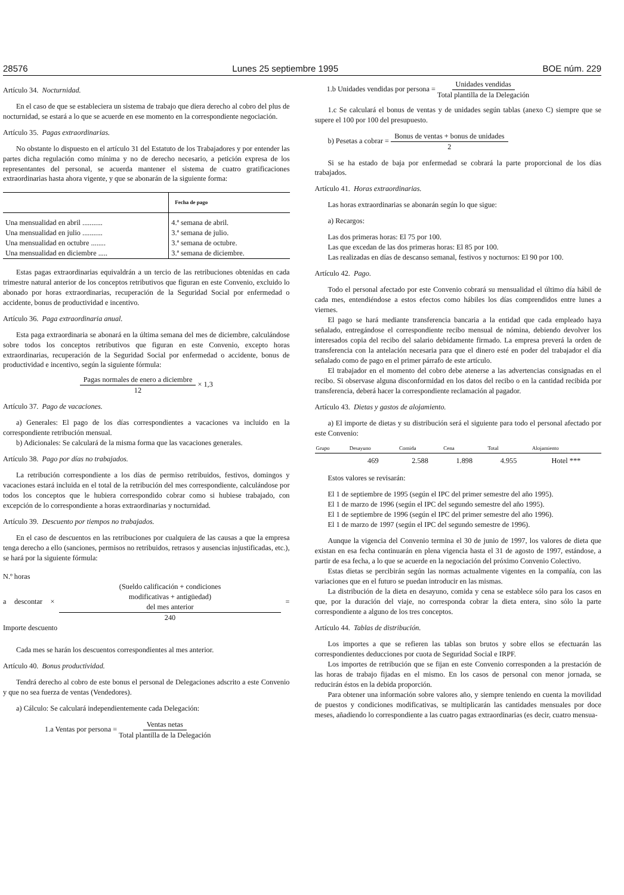28576 Lunes 25 septiembre 1995 BOE núm. 229
Artículo 34. Nocturnidad.
En el caso de que se estableciera un sistema de trabajo que diera derecho al cobro del plus de nocturnidad, se estará a lo que se acuerde en ese momento en la correspondiente negociación.
Artículo 35. Pagas extraordinarias.
No obstante lo dispuesto en el artículo 31 del Estatuto de los Trabajadores y por entender las partes dicha regulación como mínima y no de derecho necesario, a petición expresa de los representantes del personal, se acuerda mantener el sistema de cuatro gratificaciones extraordinarias hasta ahora vigente, y que se abonarán de la siguiente forma:
| | Fecha de pago |
| --- | --- |
| Una mensualidad en abril ........... | 4.ª semana de abril. |
| Una mensualidad en julio ........... | 3.ª semana de julio. |
| Una mensualidad en octubre ........ | 3.ª semana de octubre. |
| Una mensualidad en diciembre ..... | 3.ª semana de diciembre. |
Estas pagas extraordinarias equivaldrán a un tercio de las retribuciones obtenidas en cada trimestre natural anterior de los conceptos retributivos que figuran en este Convenio, excluido lo abonado por horas extraordinarias, recuperación de la Seguridad Social por enfermedad o accidente, bonus de productividad e incentivo.
Artículo 36. Paga extraordinaria anual.
Esta paga extraordinaria se abonará en la última semana del mes de diciembre, calculándose sobre todos los conceptos retributivos que figuran en este Convenio, excepto horas extraordinarias, recuperación de la Seguridad Social por enfermedad o accidente, bonus de productividad e incentivo, según la siguiente fórmula:
Pagas normales de enero a diciembre 12 × 1,3
Artículo 37. Pago de vacaciones.
a) Generales: El pago de los días correspondientes a vacaciones va incluido en la correspondiente retribución mensual.
b) Adicionales: Se calculará de la misma forma que las vacaciones generales.
Artículo 38. Pago por días no trabajados.
La retribución correspondiente a los días de permiso retribuidos, festivos, domingos y vacaciones estará incluida en el total de la retribución del mes correspondiente, calculándose por todos los conceptos que le hubiera correspondido cobrar como si hubiese trabajado, con excepción de lo correspondiente a horas extraordinarias y nocturnidad.
Artículo 39. Descuento por tiempos no trabajados.
En el caso de descuentos en las retribuciones por cualquiera de las causas a que la empresa tenga derecho a ello (sanciones, permisos no retribuidos, retrasos y ausencias injustificadas, etc.), se hará por la siguiente fórmula:
N.º horas
a descontar × (Sueldo calificación + condiciones
modificativas + antigüedad)
del mes anterior 240 = Importe descuento
Cada mes se harán los descuentos correspondientes al mes anterior.
Artículo 40. Bonus productividad.
Tendrá derecho al cobro de este bonus el personal de Delegaciones adscrito a este Convenio y que no sea fuerza de ventas (Vendedores).
a) Cálculo: Se calculará independientemente cada Delegación:
1.a Ventas por persona = Ventas netas Total plantilla de la Delegación
1.b Unidades vendidas por persona = Unidades vendidas Total plantilla de la Delegación
1.c Se calculará el bonus de ventas y de unidades según tablas (anexo C) siempre que se supere el 100 por 100 del presupuesto.
b) Pesetas a cobrar = Bonus de ventas + bonus de unidades 2
Si se ha estado de baja por enfermedad se cobrará la parte proporcional de los días trabajados.
Artículo 41. Horas extraordinarias.
Las horas extraordinarias se abonarán según lo que sigue:
a) Recargos:
Las dos primeras horas: El 75 por 100.
Las que excedan de las dos primeras horas: El 85 por 100.
Las realizadas en días de descanso semanal, festivos y nocturnos: El 90 por 100.
Artículo 42. Pago.
Todo el personal afectado por este Convenio cobrará su mensualidad el último día hábil de cada mes, entendiéndose a estos efectos como hábiles los días comprendidos entre lunes a viernes.
El pago se hará mediante transferencia bancaria a la entidad que cada empleado haya señalado, entregándose el correspondiente recibo mensual de nómina, debiendo devolver los interesados copia del recibo del salario debidamente firmado. La empresa preverá la orden de transferencia con la antelación necesaria para que el dinero esté en poder del trabajador el día señalado como de pago en el primer párrafo de este artículo.
El trabajador en el momento del cobro debe atenerse a las advertencias consignadas en el recibo. Si observase alguna disconformidad en los datos del recibo o en la cantidad recibida por transferencia, deberá hacer la correspondiente reclamación al pagador.
Artículo 43. Dietas y gastos de alojamiento.
a) El importe de dietas y su distribución será el siguiente para todo el personal afectado por este Convenio:
| Grupo | Desayuno | Comida | Cena | Total | Alojamiento |
| --- | --- | --- | --- | --- | --- |
| | 469 | 2.588 | 1.898 | 4.955 | Hotel *** |
Estos valores se revisarán:
El 1 de septiembre de 1995 (según el IPC del primer semestre del año 1995).
El 1 de marzo de 1996 (según el IPC del segundo semestre del año 1995).
El 1 de septiembre de 1996 (según el IPC del primer semestre del año 1996).
El 1 de marzo de 1997 (según el IPC del segundo semestre de 1996).
Aunque la vigencia del Convenio termina el 30 de junio de 1997, los valores de dieta que existan en esa fecha continuarán en plena vigencia hasta el 31 de agosto de 1997, estándose, a partir de esa fecha, a lo que se acuerde en la negociación del próximo Convenio Colectivo.
Estas dietas se percibirán según las normas actualmente vigentes en la compañía, con las variaciones que en el futuro se puedan introducir en las mismas.
La distribución de la dieta en desayuno, comida y cena se establece sólo para los casos en que, por la duración del viaje, no corresponda cobrar la dieta entera, sino sólo la parte correspondiente a alguno de los tres conceptos.
Artículo 44. Tablas de distribución.
Los importes a que se refieren las tablas son brutos y sobre ellos se efectuarán las correspondientes deducciones por cuota de Seguridad Social e IRPF.
Los importes de retribución que se fijan en este Convenio corresponden a la prestación de las horas de trabajo fijadas en el mismo. En los casos de personal con menor jornada, se reducirán éstos en la debida proporción.
Para obtener una información sobre valores año, y siempre teniendo en cuenta la movilidad de puestos y condiciones modificativas, se multiplicarán las cantidades mensuales por doce meses, añadiendo lo correspondiente a las cuatro pagas extraordinarias (es decir, cuatro mensua-